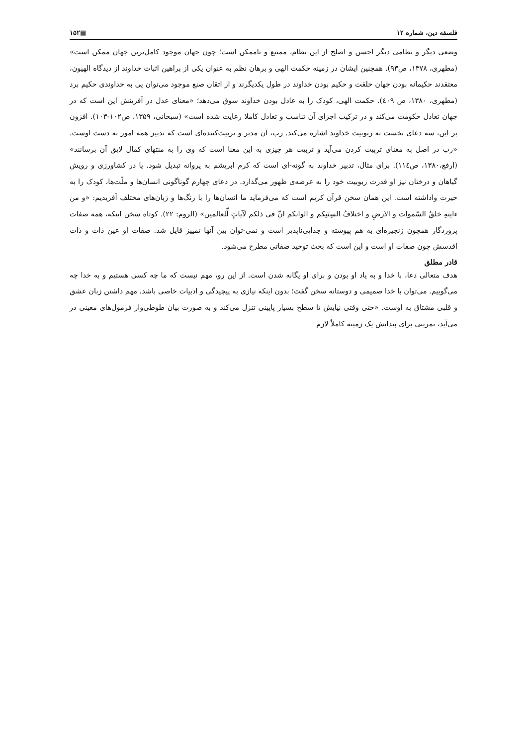فلسفه دین، شماره ۱۲ ▤۱۵۲
وضعی دیگر و نظامی دیگر احسن و اصلح از این نظام، ممتنع و ناممکن است؛ چون جهان موجود کامل‌ترین جهان ممکن است» (مطهری، ۱۳۷۸، ص۹۳). همچنین ایشان در زمینه حکمت الهی و برهان نظم به عنوان یکی از براهین اثبات خداوند از دیدگاه الهیون، معتقدند حکیمانه بودن جهان خلقت و حکیم بودن خداوند در طول یکدیگرند و از اتقان صنع موجود می‌توان پی به خداوندی حکیم برد (مطهری، ۱۳۸۰، ص ٤۰۹). حکمت الهی، کودک را به عادل بودن خداوند سوق می‌دهد؛ «معنای عدل در آفرینش این است که در جهان تعادل حکومت می‌کند و در ترکیب اجزای آن تناسب و تعادل کاملا رعایت شده است» (سبحانی، ۱۳۵۹، ص۱۰۲-۱۰۳). افزون بر این، سه دعای نخست به ربوبیت خداوند اشاره می‌کند. رب، آن مدبر و تربیت‌کننده‌ای است که تدبیر همه امور به دست اوست. «رب در اصل به معنای تربیت کردن می‌آید و تربیت هر چیزی به این معنا است که وی را به منتهای کمال لایق آن برسانند» (ارفع،۱۳۸۰، ص١١٤). برای مثال، تدبیر خداوند به گونه-ای است که کرم ابریشم به پروانه تبدیل شود. یا در کشاورزی و رویش گیاهان و درختان نیز او قدرت ربوبیت خود را به عرصه‌ی ظهور می‌گذارد. در دعای چهارم گوناگونی انسان‌ها و ملّت‌ها، کودک را به حیرت واداشته است. این همان سخن قرآن کریم است که می‌فرماید ما انسان‌ها را با رنگ‌ها و زبان‌های مختلف آفریدیم: «و من ءایتهِ خلقُ السّموات و الارضِ و اختلافُ السِنَتِکم و الوانکم انّ فی ذلکم لَآیاتٍ لِّلعالمین» (الروم: ۲۲). کوتاه سخن اینکه، همه صفات پروردگار همچون زنجیره‌ای به هم پیوسته و جدایی‌ناپذیر است و نمی-توان بین آنها تمییز قایل شد. صفات او عین ذات و ذات اقدسش چون صفات او است و این است که بحث توحید صفاتی مطرح می‌شود.
قادر مطلق
هدف متعالی دعا، با خدا و به یاد او بودن و برای او یگانه شدن است. از این رو، مهم نیست که ما چه کسی هستیم و به خدا چه می‌گوییم. می‌توان با خدا صمیمی و دوستانه سخن گفت؛ بدون اینکه نیازی به پیچیدگی و ادبیات خاصی باشد. مهم داشتن زبان عشق و قلبی مشتاق به اوست. «حتی وقتی نیایش تا سطح بسیار پایینی تنزل می‌کند و به صورت بیان طوطی‌وار فرمول‌های معینی در می‌آید، تمرینی برای پیدایش یک زمینه کاملاً لازم